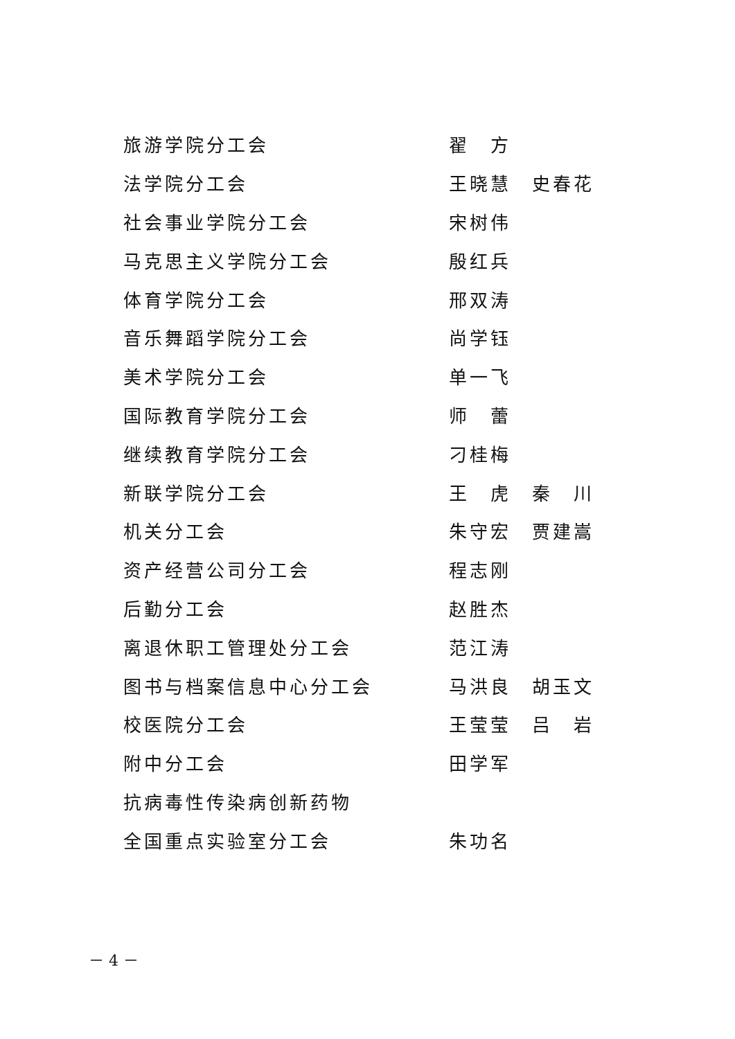旅游学院分工会 翟　方
法学院分工会 王晓慧　史春花
社会事业学院分工会 宋树伟
马克思主义学院分工会 殷红兵
体育学院分工会 邢双涛
音乐舞蹈学院分工会 尚学钰
美术学院分工会 单一飞
国际教育学院分工会 师　蕾
继续教育学院分工会 刁桂梅
新联学院分工会 王　虎　秦　川
机关分工会 朱守宏　贾建嵩
资产经营公司分工会 程志刚
后勤分工会 赵胜杰
离退休职工管理处分工会 范江涛
图书与档案信息中心分工会 马洪良　胡玉文
校医院分工会 王莹莹　吕　岩
附中分工会 田学军
抗病毒性传染病创新药物
全国重点实验室分工会 朱功名
－ 4 －